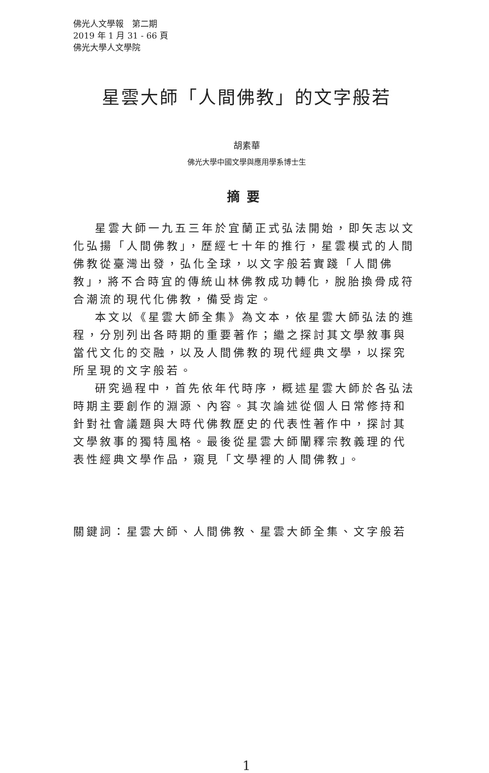佛光人文學報　第二期
2019 年 1 月 31 - 66 頁
佛光大學人文學院
星雲大師「人間佛教」的文字般若
胡素華
佛光大學中國文學與應用學系博士生
摘要
星雲大師一九五三年於宜蘭正式弘法開始，即矢志以文化弘揚「人間佛教」，歷經七十年的推行，星雲模式的人間佛教從臺灣出發，弘化全球，以文字般若實踐「人間佛教」，將不合時宜的傳統山林佛教成功轉化，脫胎換骨成符合潮流的現代化佛教，備受肯定。
本文以《星雲大師全集》為文本，依星雲大師弘法的進程，分別列出各時期的重要著作；繼之探討其文學敘事與當代文化的交融，以及人間佛教的現代經典文學，以探究所呈現的文字般若。
研究過程中，首先依年代時序，概述星雲大師於各弘法時期主要創作的淵源、內容。其次論述從個人日常修持和針對社會議題與大時代佛教歷史的代表性著作中，探討其文學敘事的獨特風格。最後從星雲大師闡釋宗教義理的代表性經典文學作品，窺見「文學裡的人間佛教」。
關鍵詞：星雲大師、人間佛教、星雲大師全集、文字般若
1